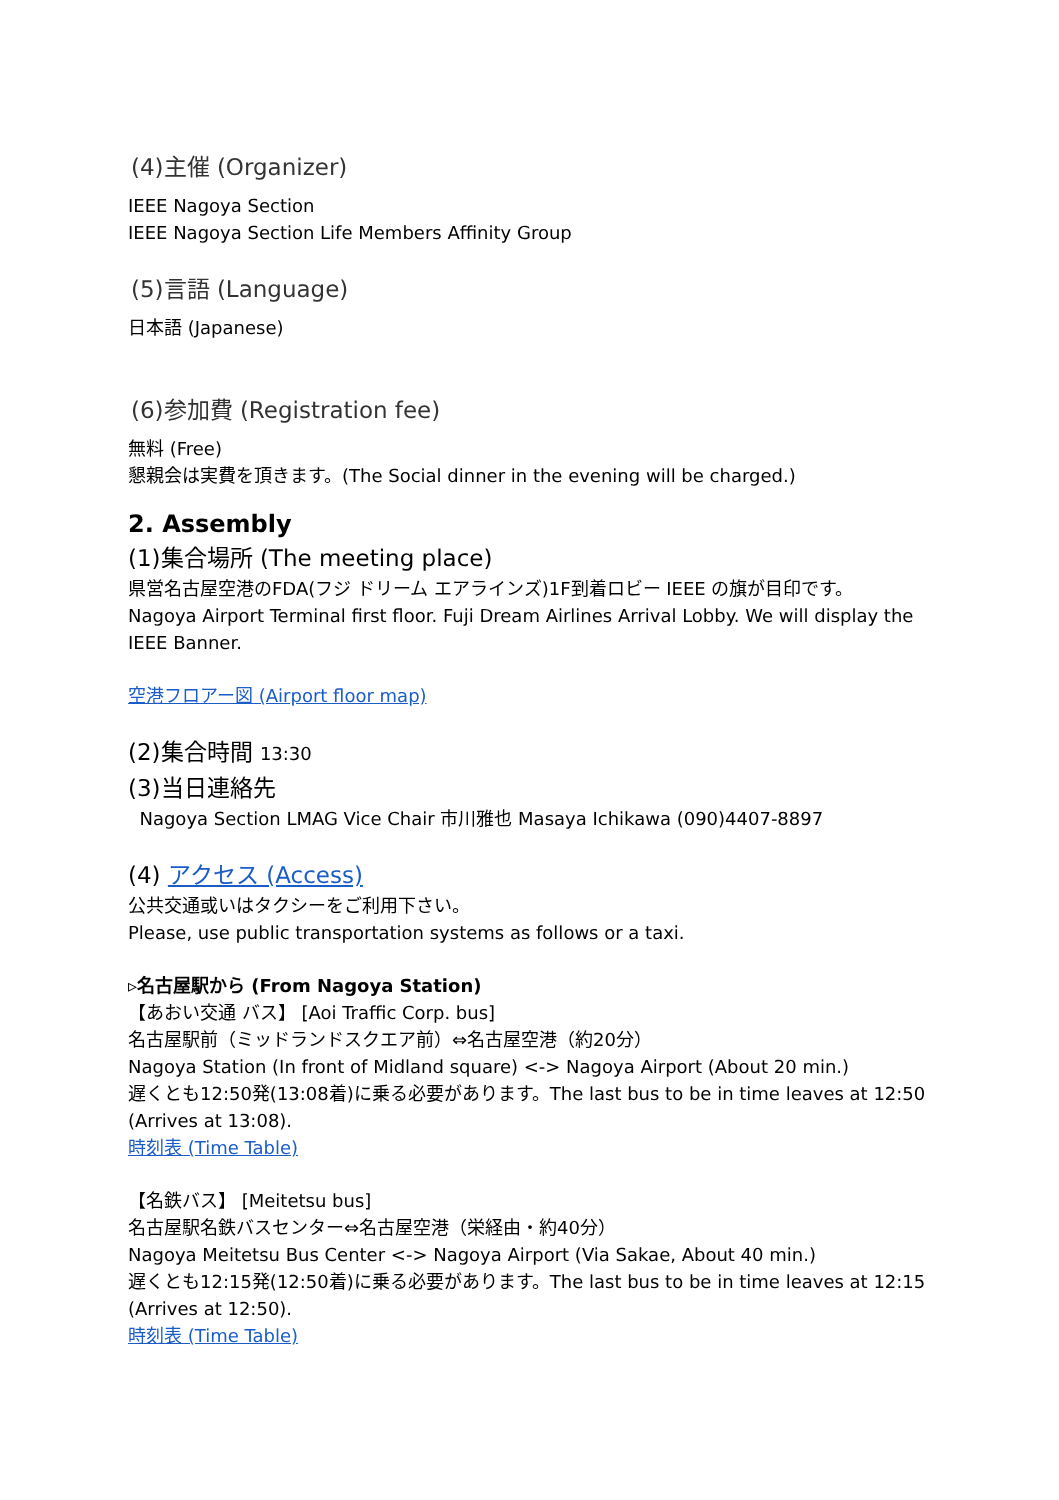(4)主催 (Organizer)
IEEE Nagoya Section
IEEE Nagoya Section Life Members Affinity Group
(5)言語 (Language)
日本語 (Japanese)
(6)参加費 (Registration fee)
無料 (Free)
懇親会は実費を頂きます。(The Social dinner in the evening will be charged.)
2. Assembly
(1)集合場所 (The meeting place)
県営名古屋空港のFDA(フジ ドリーム エアラインズ)1F到着ロビー IEEE の旗が目印です。
Nagoya Airport Terminal first floor. Fuji Dream Airlines Arrival Lobby. We will display the IEEE Banner.
空港フロアー図 (Airport floor map)
(2)集合時間 13:30
(3)当日連絡先
Nagoya Section LMAG Vice Chair 市川雅也 Masaya Ichikawa (090)4407-8897
(4) アクセス (Access)
公共交通或いはタクシーをご利用下さい。
Please, use public transportation systems as follows or a taxi.
▹名古屋駅から (From Nagoya Station)
【あおい交通 バス】 [Aoi Traffic Corp. bus]
名古屋駅前（ミッドランドスクエア前）⇔名古屋空港（約20分）
Nagoya Station (In front of Midland square) <-> Nagoya Airport (About 20 min.)
遅くとも12:50発(13:08着)に乗る必要があります。The last bus to be in time leaves at 12:50 (Arrives at 13:08).
時刻表 (Time Table)
【名鉄バス】 [Meitetsu bus]
名古屋駅名鉄バスセンター⇔名古屋空港（栄経由・約40分）
Nagoya Meitetsu Bus Center <-> Nagoya Airport (Via Sakae, About 40 min.)
遅くとも12:15発(12:50着)に乗る必要があります。The last bus to be in time leaves at 12:15 (Arrives at 12:50).
時刻表 (Time Table)